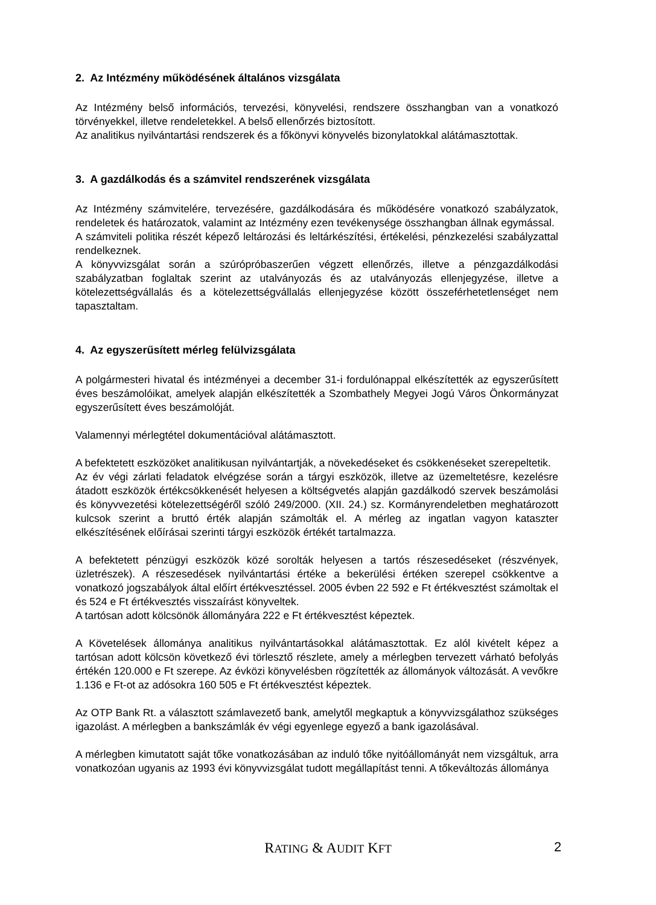2. Az Intézmény működésének általános vizsgálata
Az Intézmény belső információs, tervezési, könyvelési, rendszere összhangban van a vonatkozó törvényekkel, illetve rendeletekkel. A belső ellenőrzés biztosított.
Az analitikus nyilvántartási rendszerek és a főkönyvi könyvelés bizonylatokkal alátámasztottak.
3. A gazdálkodás és a számvitel rendszerének vizsgálata
Az Intézmény számvitelére, tervezésére, gazdálkodására és működésére vonatkozó szabályzatok, rendeletek és határozatok, valamint az Intézmény ezen tevékenysége összhangban állnak egymással.
A számviteli politika részét képező leltározási és leltárkészítési, értékelési, pénzkezelési szabályzattal rendelkeznek.
A könyvvizsgálat során a szúrópróbaszerűen végzett ellenőrzés, illetve a pénzgazdálkodási szabályzatban foglaltak szerint az utalványozás és az utalványozás ellenjegyzése, illetve a kötelezettségvállalás és a kötelezettségvállalás ellenjegyzése között összeférhetetlenséget nem tapasztaltam.
4. Az egyszerűsített mérleg felülvizsgálata
A polgármesteri hivatal és intézményei a december 31-i fordulónappal elkészítették az egyszerűsített éves beszámolóikat, amelyek alapján elkészítették a Szombathely Megyei Jogú Város Önkormányzat egyszerűsített éves beszámolóját.
Valamennyi mérlegtétel dokumentációval alátámasztott.
A befektetett eszközöket analitikusan nyilvántartják, a növekedéseket és csökkenéseket szerepeltetik.
Az év végi zárlati feladatok elvégzése során a tárgyi eszközök, illetve az üzemeltetésre, kezelésre átadott eszközök értékcsökkenését helyesen a költségvetés alapján gazdálkodó szervek beszámolási és könyvvezetési kötelezettségéről szóló 249/2000. (XII. 24.) sz. Kormányrendeletben meghatározott kulcsok szerint a bruttó érték alapján számolták el. A mérleg az ingatlan vagyon kataszter elkészítésének előírásai szerinti tárgyi eszközök értékét tartalmazza.
A befektetett pénzügyi eszközök közé sorolták helyesen a tartós részesedéseket (részvények, üzletrészek). A részesedések nyilvántartási értéke a bekerülési értéken szerepel csökkentve a vonatkozó jogszabályok által előírt értékvesztéssel. 2005 évben 22 592 e Ft értékvesztést számoltak el és 524 e Ft értékvesztés visszaírást könyveltek.
A tartósan adott kölcsönök állományára 222 e Ft értékvesztést képeztek.
A Követelések állománya analitikus nyilvántartásokkal alátámasztottak. Ez alól kivételt képez a tartósan adott kölcsön következő évi törlesztő részlete, amely a mérlegben tervezett várható befolyás értékén 120.000 e Ft szerepe. Az évközi könyvelésben rögzítették az állományok változását. A vevőkre 1.136 e Ft-ot az adósokra 160 505 e Ft értékvesztést képeztek.
Az OTP Bank Rt. a választott számlavezető bank, amelytől megkaptuk a könyvvizsgálathoz szükséges igazolást. A mérlegben a bankszámlák év végi egyenlege egyező a bank igazolásával.
A mérlegben kimutatott saját tőke vonatkozásában az induló tőke nyitóállományát nem vizsgáltuk, arra vonatkozóan ugyanis az 1993 évi könyvvizsgálat tudott megállapítást tenni. A tőkeváltozás állománya
RATING & AUDIT KFT 2